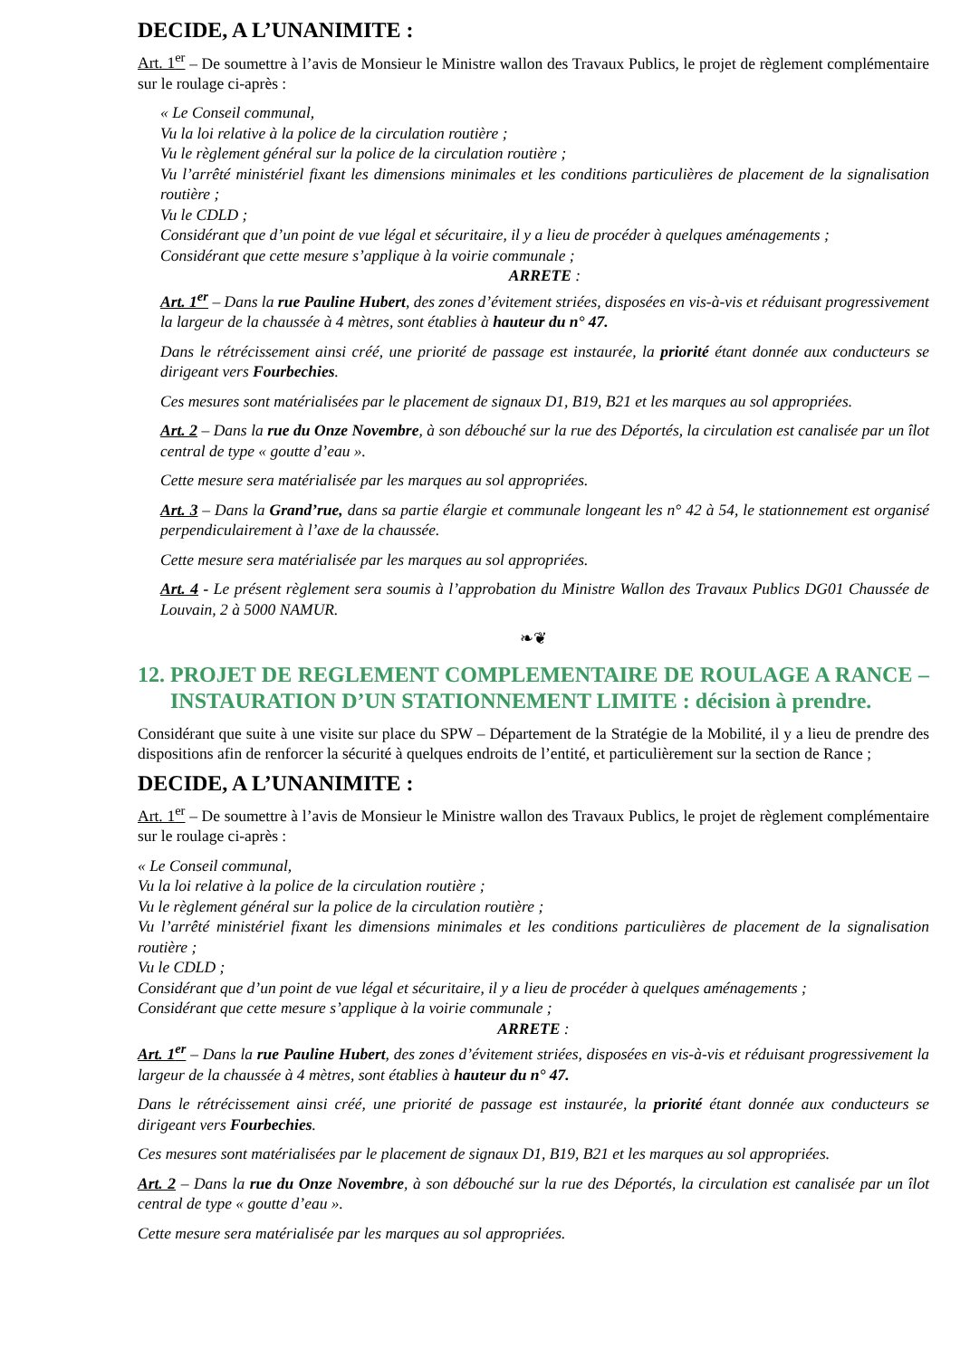DECIDE, A L’UNANIMITE :
Art. 1<sup>er</sup> – De soumettre à l’avis de Monsieur le Ministre wallon des Travaux Publics, le projet de règlement complémentaire sur le roulage ci-après :
« Le Conseil communal,
Vu la loi relative à la police de la circulation routière ;
Vu le règlement général sur la police de la circulation routière ;
Vu l’arrêté ministériel fixant les dimensions minimales et les conditions particulières de placement de la signalisation routière ;
Vu le CDLD ;
Considérant que d’un point de vue légal et sécuritaire, il y a lieu de procéder à quelques aménagements ;
Considérant que cette mesure s’applique à la voirie communale ;
ARRETE :
Art. 1<sup>er</sup> – Dans la rue Pauline Hubert, des zones d’évitement striées, disposées en vis-à-vis et réduisant progressivement la largeur de la chaussée à 4 mètres, sont établies à hauteur du n° 47.
Dans le rétrécissement ainsi créé, une priorité de passage est instaurée, la priorité étant donnée aux conducteurs se dirigeant vers Fourbechies.
Ces mesures sont matérialisées par le placement de signaux D1, B19, B21 et les marques au sol appropriées.
Art. 2 – Dans la rue du Onze Novembre, à son débouché sur la rue des Déportés, la circulation est canalisée par un îlot central de type « goutte d’eau ».
Cette mesure sera matérialisée par les marques au sol appropriées.
Art. 3 – Dans la Grand’rue, dans sa partie élargie et communale longeant les n° 42 à 54, le stationnement est organisé perpendiculairement à l’axe de la chaussée.
Cette mesure sera matérialisée par les marques au sol appropriées.
Art. 4 - Le présent règlement sera soumis à l’approbation du Ministre Wallon des Travaux Publics DG01 Chaussée de Louvain, 2 à 5000 NAMUR.
❧❦
12. PROJET DE REGLEMENT COMPLEMENTAIRE DE ROULAGE A RANCE – INSTAURATION D’UN STATIONNEMENT LIMITE : décision à prendre.
Considérant que suite à une visite sur place du SPW – Département de la Stratégie de la Mobilité, il y a lieu de prendre des dispositions afin de renforcer la sécurité à quelques endroits de l’entité, et particulièrement sur la section de Rance ;
DECIDE, A L’UNANIMITE :
Art. 1<sup>er</sup> – De soumettre à l’avis de Monsieur le Ministre wallon des Travaux Publics, le projet de règlement complémentaire sur le roulage ci-après :
« Le Conseil communal,
Vu la loi relative à la police de la circulation routière ;
Vu le règlement général sur la police de la circulation routière ;
Vu l’arrêté ministériel fixant les dimensions minimales et les conditions particulières de placement de la signalisation routière ;
Vu le CDLD ;
Considérant que d’un point de vue légal et sécuritaire, il y a lieu de procéder à quelques aménagements ;
Considérant que cette mesure s’applique à la voirie communale ;
ARRETE :
Art. 1<sup>er</sup> – Dans la rue Pauline Hubert, des zones d’évitement striées, disposées en vis-à-vis et réduisant progressivement la largeur de la chaussée à 4 mètres, sont établies à hauteur du n° 47.
Dans le rétrécissement ainsi créé, une priorité de passage est instaurée, la priorité étant donnée aux conducteurs se dirigeant vers Fourbechies.
Ces mesures sont matérialisées par le placement de signaux D1, B19, B21 et les marques au sol appropriées.
Art. 2 – Dans la rue du Onze Novembre, à son débouché sur la rue des Déportés, la circulation est canalisée par un îlot central de type « goutte d’eau ».
Cette mesure sera matérialisée par les marques au sol appropriées.